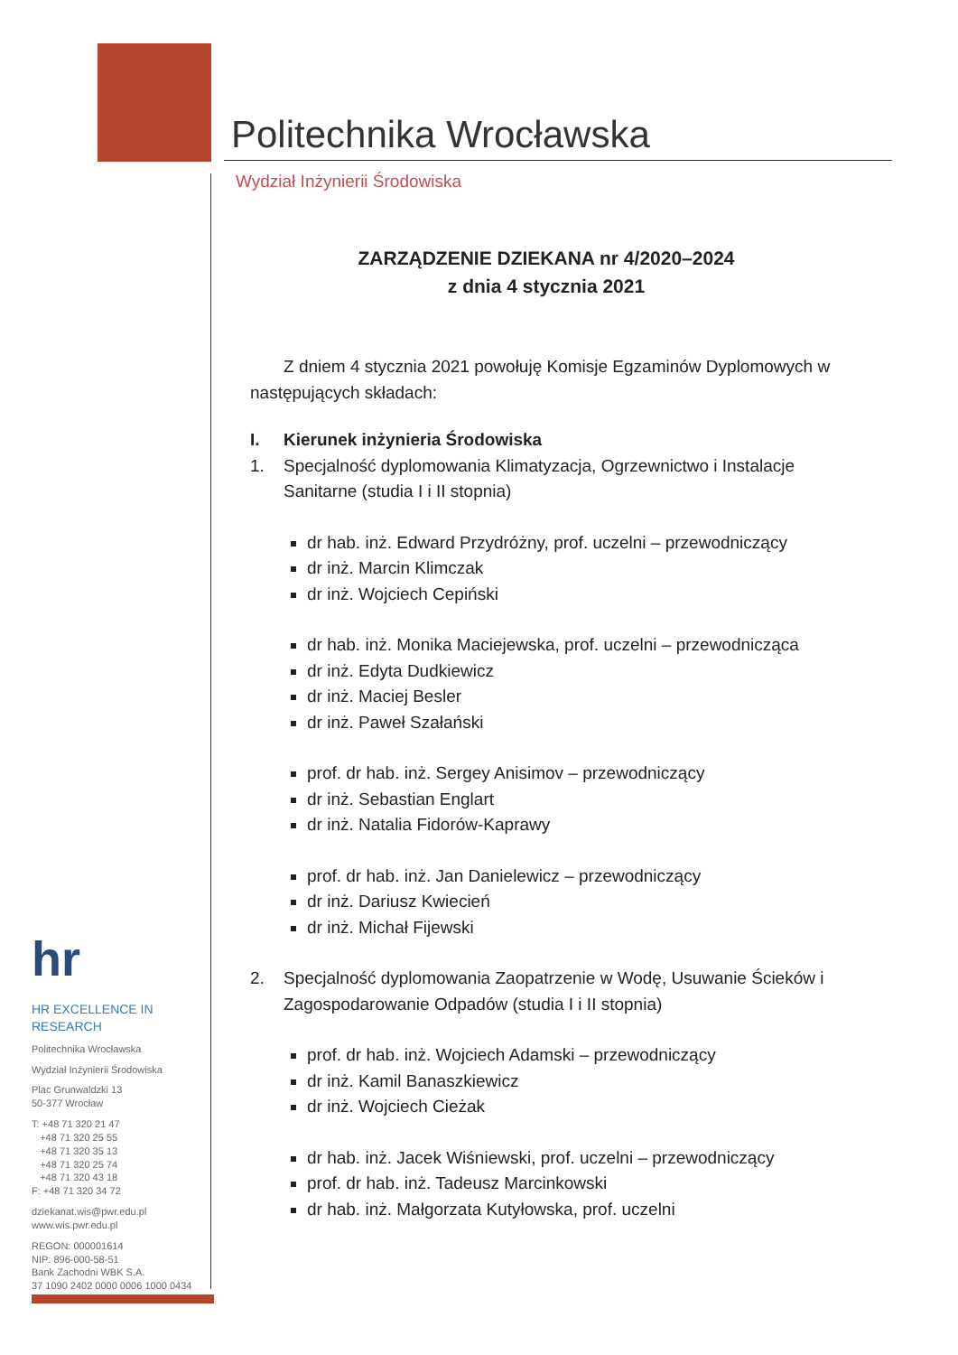Politechnika Wrocławska
Wydział Inżynierii Środowiska
ZARZĄDZENIE DZIEKANA nr 4/2020–2024
z dnia 4 stycznia 2021
Z dniem 4 stycznia 2021 powołuję Komisje Egzaminów Dyplomowych w następujących składach:
I. Kierunek inżynieria Środowiska
1. Specjalność dyplomowania Klimatyzacja, Ogrzewnictwo i Instalacje Sanitarne (studia I i II stopnia)
dr hab. inż. Edward Przydróżny, prof. uczelni – przewodniczący
dr inż. Marcin Klimczak
dr inż. Wojciech Cepiński
dr hab. inż. Monika Maciejewska, prof. uczelni – przewodnicząca
dr inż. Edyta Dudkiewicz
dr inż. Maciej Besler
dr inż. Paweł Szałański
prof. dr hab. inż. Sergey Anisimov – przewodniczący
dr inż. Sebastian Englart
dr inż. Natalia Fidorów-Kaprawy
prof. dr hab. inż. Jan Danielewicz – przewodniczący
dr inż. Dariusz Kwiecień
dr inż. Michał Fijewski
2. Specjalność dyplomowania Zaopatrzenie w Wodę, Usuwanie Ścieków i Zagospodarowanie Odpadów (studia I i II stopnia)
prof. dr hab. inż. Wojciech Adamski – przewodniczący
dr inż. Kamil Banaszkiewicz
dr inż. Wojciech Cieżak
dr hab. inż. Jacek Wiśniewski, prof. uczelni – przewodniczący
prof. dr hab. inż. Tadeusz Marcinkowski
dr hab. inż. Małgorzata Kutyłowska, prof. uczelni
hr
HR EXCELLENCE IN RESEARCH
Politechnika Wrocławska
Wydział Inżynierii Środowiska
Plac Grunwaldzki 13
50-377 Wrocław
T: +48 71 320 21 47
+48 71 320 25 55
+48 71 320 35 13
+48 71 320 25 74
+48 71 320 43 18
F: +48 71 320 34 72
dziekanat.wis@pwr.edu.pl
www.wis.pwr.edu.pl
REGON: 000001614
NIP: 896-000-58-51
Bank Zachodni WBK S.A.
37 1090 2402 0000 0006 1000 0434